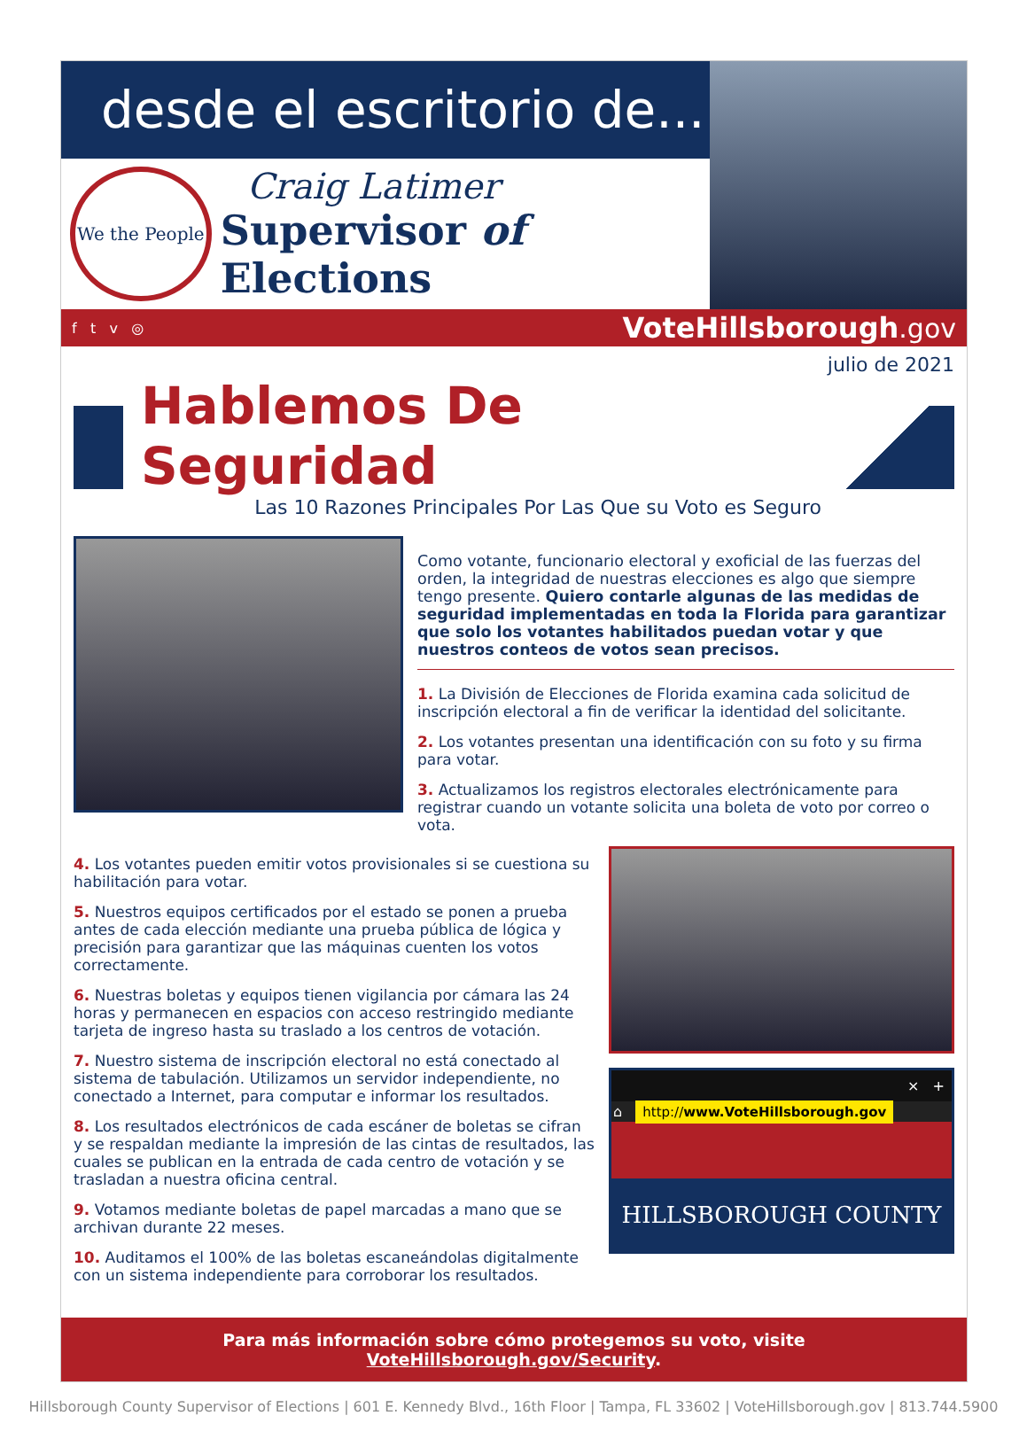desde el escritorio de...
We the People
Craig Latimer
Supervisor of Elections
f t v ◎ VoteHillsborough.gov
julio de 2021
Hablemos De Seguridad
Las 10 Razones Principales Por Las Que su Voto es Seguro
Como votante, funcionario electoral y exoficial de las fuerzas del orden, la integridad de nuestras elecciones es algo que siempre tengo presente. Quiero contarle algunas de las medidas de seguridad implementadas en toda la Florida para garantizar que solo los votantes habilitados puedan votar y que nuestros conteos de votos sean precisos.
1. La División de Elecciones de Florida examina cada solicitud de inscripción electoral a fin de verificar la identidad del solicitante.
2. Los votantes presentan una identificación con su foto y su firma para votar.
3. Actualizamos los registros electorales electrónicamente para registrar cuando un votante solicita una boleta de voto por correo o vota.
4. Los votantes pueden emitir votos provisionales si se cuestiona su habilitación para votar.
5. Nuestros equipos certificados por el estado se ponen a prueba antes de cada elección mediante una prueba pública de lógica y precisión para garantizar que las máquinas cuenten los votos correctamente.
6. Nuestras boletas y equipos tienen vigilancia por cámara las 24 horas y permanecen en espacios con acceso restringido mediante tarjeta de ingreso hasta su traslado a los centros de votación.
7. Nuestro sistema de inscripción electoral no está conectado al sistema de tabulación. Utilizamos un servidor independiente, no conectado a Internet, para computar e informar los resultados.
8. Los resultados electrónicos de cada escáner de boletas se cifran y se respaldan mediante la impresión de las cintas de resultados, las cuales se publican en la entrada de cada centro de votación y se trasladan a nuestra oficina central.
9. Votamos mediante boletas de papel marcadas a mano que se archivan durante 22 meses.
10. Auditamos el 100% de las boletas escaneándolas digitalmente con un sistema independiente para corroborar los resultados.
× +
⌂ http://www.VoteHillsborough.gov
HILLSBOROUGH COUNTY
Para más información sobre cómo protegemos su voto, visite VoteHillsborough.gov/Security.
Hillsborough County Supervisor of Elections | 601 E. Kennedy Blvd., 16th Floor | Tampa, FL 33602 | VoteHillsborough.gov | 813.744.5900